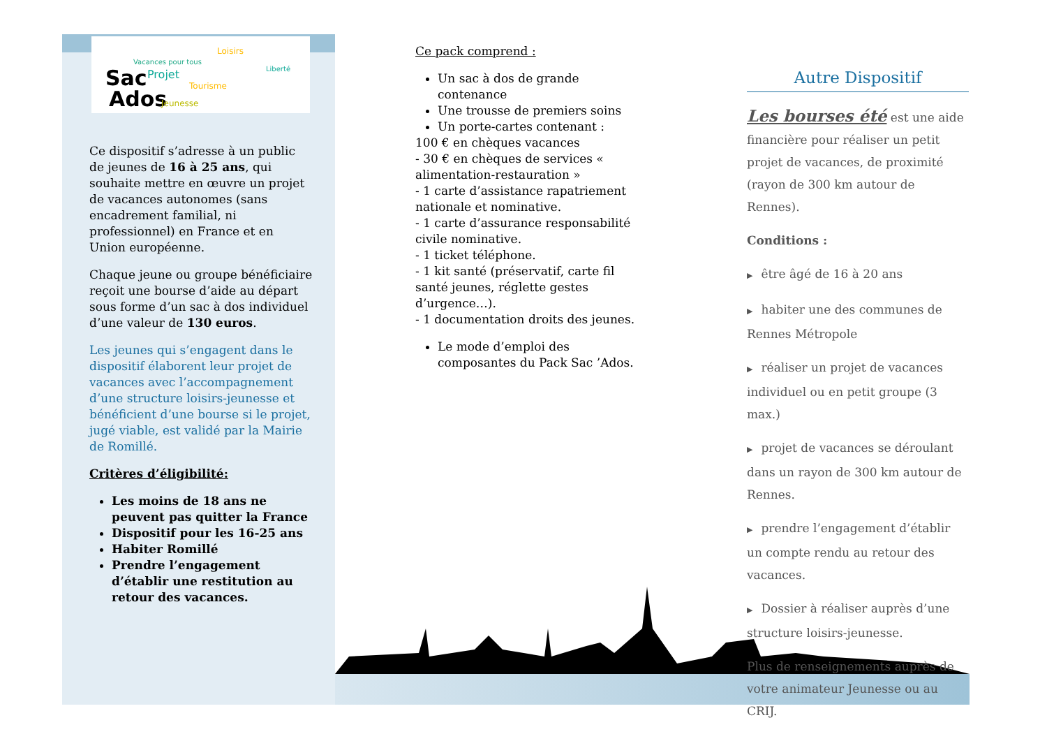Sac
Ados
Projet
Vacances pour tous
Loisirs
Tourisme
Jeunesse
Liberté
Ce dispositif s’adresse à un public de jeunes de 16 à 25 ans, qui souhaite mettre en œuvre un projet de vacances autonomes (sans encadrement familial, ni professionnel) en France et en Union européenne.
Chaque jeune ou groupe bénéficiaire reçoit une bourse d’aide au départ sous forme d’un sac à dos individuel d’une valeur de 130 euros.
Les jeunes qui s’engagent dans le dispositif élaborent leur projet de vacances avec l’accompagnement d’une structure loisirs-jeunesse et bénéficient d’une bourse si le projet, jugé viable, est validé par la Mairie de Romillé.
Critères d’éligibilité:
Les moins de 18 ans ne peuvent pas quitter la France
Dispositif pour les 16-25 ans
Habiter Romillé
Prendre l’engagement d’établir une restitution au retour des vacances.
Ce pack comprend :
Un sac à dos de grande contenance
Une trousse de premiers soins
Un porte-cartes contenant :
100 € en chèques vacances
- 30 € en chèques de services « alimentation-restauration »
- 1 carte d’assistance rapatriement nationale et nominative.
- 1 carte d’assurance responsabilité civile nominative.
- 1 ticket téléphone.
- 1 kit santé (préservatif, carte fil santé jeunes, réglette gestes d’urgence…).
- 1 documentation droits des jeunes.
Le mode d’emploi des composantes du Pack Sac ’Ados.
Autre Dispositif
Les bourses été est une aide financière pour réaliser un petit projet de vacances, de proximité (rayon de 300 km autour de Rennes).
Conditions :
▶ être âgé de 16 à 20 ans
▶ habiter une des communes de Rennes Métropole
▶ réaliser un projet de vacances individuel ou en petit groupe (3 max.)
▶ projet de vacances se déroulant dans un rayon de 300 km autour de Rennes.
▶ prendre l’engagement d’établir un compte rendu au retour des vacances.
▶ Dossier à réaliser auprès d’une structure loisirs-jeunesse.
Plus de renseignements auprès de votre animateur Jeunesse ou au CRIJ.